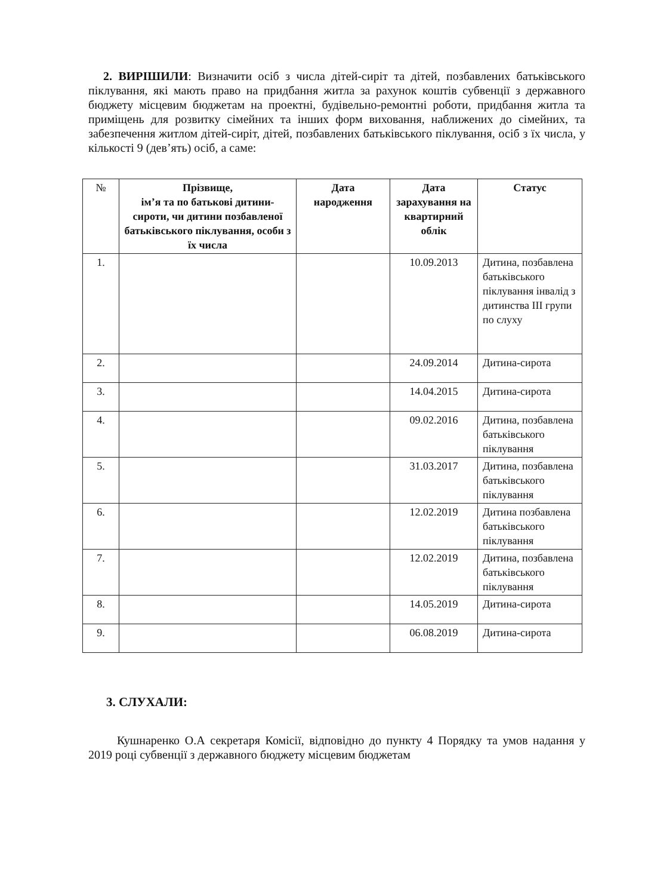2. ВИРІШИЛИ: Визначити осіб з числа дітей-сиріт та дітей, позбавлених батьківського піклування, які мають право на придбання житла за рахунок коштів субвенції з державного бюджету місцевим бюджетам на проектні, будівельно-ремонтні роботи, придбання житла та приміщень для розвитку сімейних та інших форм виховання, наближених до сімейних, та забезпечення житлом дітей-сиріт, дітей, позбавлених батьківського піклування, осіб з їх числа, у кількості 9 (дев’ять) осіб, а саме:
| № | Прізвище, ім’я та по батькові дитини-сироти, чи дитини позбавленої батьківського піклування, особи з їх числа | Дата народження | Дата зарахування на квартирний облік | Статус |
| --- | --- | --- | --- | --- |
| 1. | | | 10.09.2013 | Дитина, позбавлена батьківського піклування інвалід з дитинства ІІІ групи по слуху |
| 2. | | | 24.09.2014 | Дитина-сирота |
| 3. | | | 14.04.2015 | Дитина-сирота |
| 4. | | | 09.02.2016 | Дитина, позбавлена батьківського піклування |
| 5. | | | 31.03.2017 | Дитина, позбавлена батьківського піклування |
| 6. | | | 12.02.2019 | Дитина позбавлена батьківського піклування |
| 7. | | | 12.02.2019 | Дитина, позбавлена батьківського піклування |
| 8. | | | 14.05.2019 | Дитина-сирота |
| 9. | | | 06.08.2019 | Дитина-сирота |
3. СЛУХАЛИ:
Кушнаренко О.А секретаря Комісії, відповідно до пункту 4 Порядку та умов надання у 2019 році субвенції з державного бюджету місцевим бюджетам